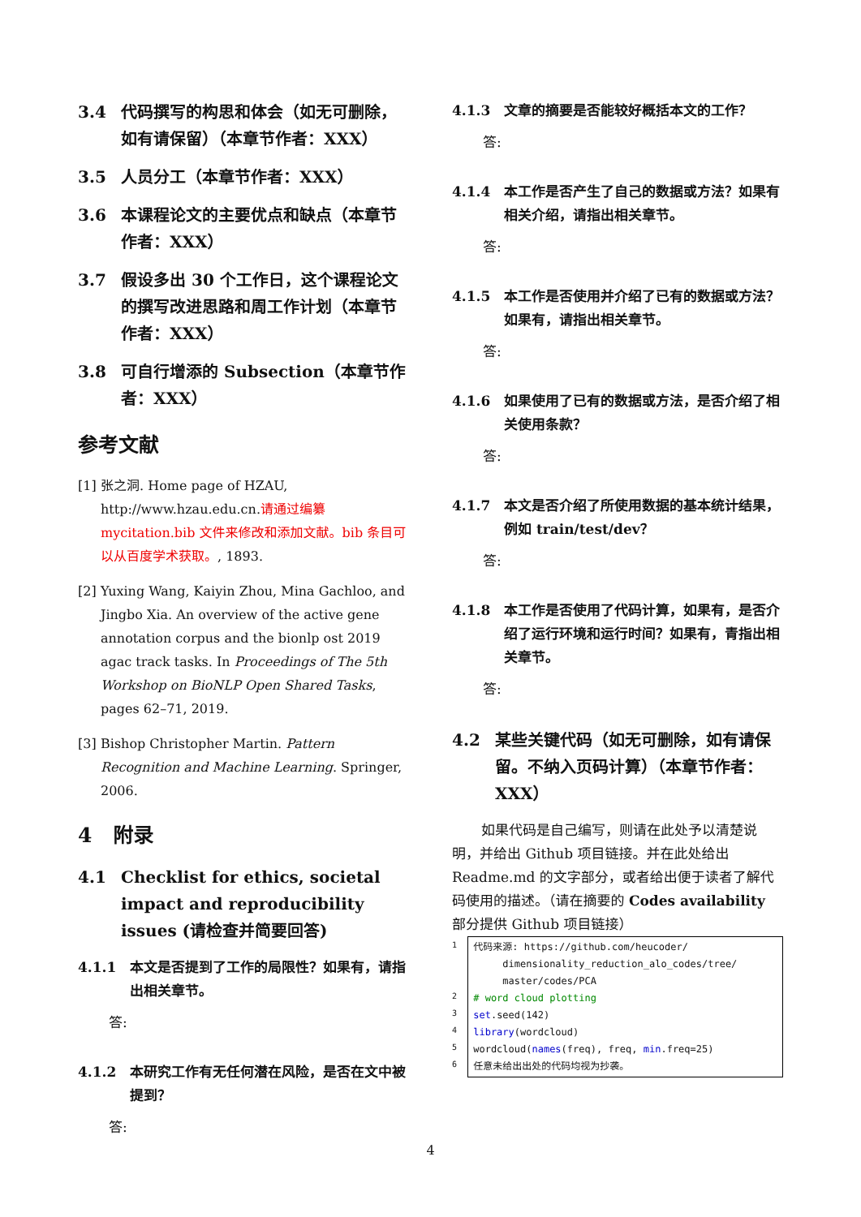3.4 代码撰写的构思和体会（如无可删除，如有请保留）（本章节作者：XXX）
3.5 人员分工（本章节作者：XXX）
3.6 本课程论文的主要优点和缺点（本章节作者：XXX）
3.7 假设多出 30 个工作日，这个课程论文的撰写改进思路和周工作计划（本章节作者：XXX）
3.8 可自行增添的 Subsection（本章节作者：XXX）
参考文献
[1] 张之洞. Home page of HZAU, http://www.hzau.edu.cn.请通过编纂 mycitation.bib 文件来修改和添加文献。bib 条目可以从百度学术获取。, 1893.
[2] Yuxing Wang, Kaiyin Zhou, Mina Gachloo, and Jingbo Xia. An overview of the active gene annotation corpus and the bionlp ost 2019 agac track tasks. In Proceedings of The 5th Workshop on BioNLP Open Shared Tasks, pages 62–71, 2019.
[3] Bishop Christopher Martin. Pattern Recognition and Machine Learning. Springer, 2006.
4 附录
4.1 Checklist for ethics, societal impact and reproducibility issues (请检查并简要回答)
4.1.1 本文是否提到了工作的局限性？如果有，请指出相关章节。
答:
4.1.2 本研究工作有无任何潜在风险，是否在文中被提到？
答:
4.1.3 文章的摘要是否能较好概括本文的工作？
答:
4.1.4 本工作是否产生了自己的数据或方法？如果有相关介绍，请指出相关章节。
答:
4.1.5 本工作是否使用并介绍了已有的数据或方法？如果有，请指出相关章节。
答:
4.1.6 如果使用了已有的数据或方法，是否介绍了相关使用条款？
答:
4.1.7 本文是否介绍了所使用数据的基本统计结果，例如 train/test/dev？
答:
4.1.8 本工作是否使用了代码计算，如果有，是否介绍了运行环境和运行时间？如果有，青指出相关章节。
答:
4.2 某些关键代码（如无可删除，如有请保留。不纳入页码计算）（本章节作者：XXX）
如果代码是自己编写，则请在此处予以清楚说明，并给出 Github 项目链接。并在此处给出 Readme.md 的文字部分，或者给出便于读者了解代码使用的描述。（请在摘要的 Codes availability 部分提供 Github 项目链接）
1
2
3
4
5
6
代码来源: https://github.com/heucoder/
dimensionality_reduction_alo_codes/tree/
master/codes/PCA
# word cloud plotting
set.seed(142)
library(wordcloud)
wordcloud(names(freq), freq, min.freq=25)
任意未给出出处的代码均视为抄袭。
4